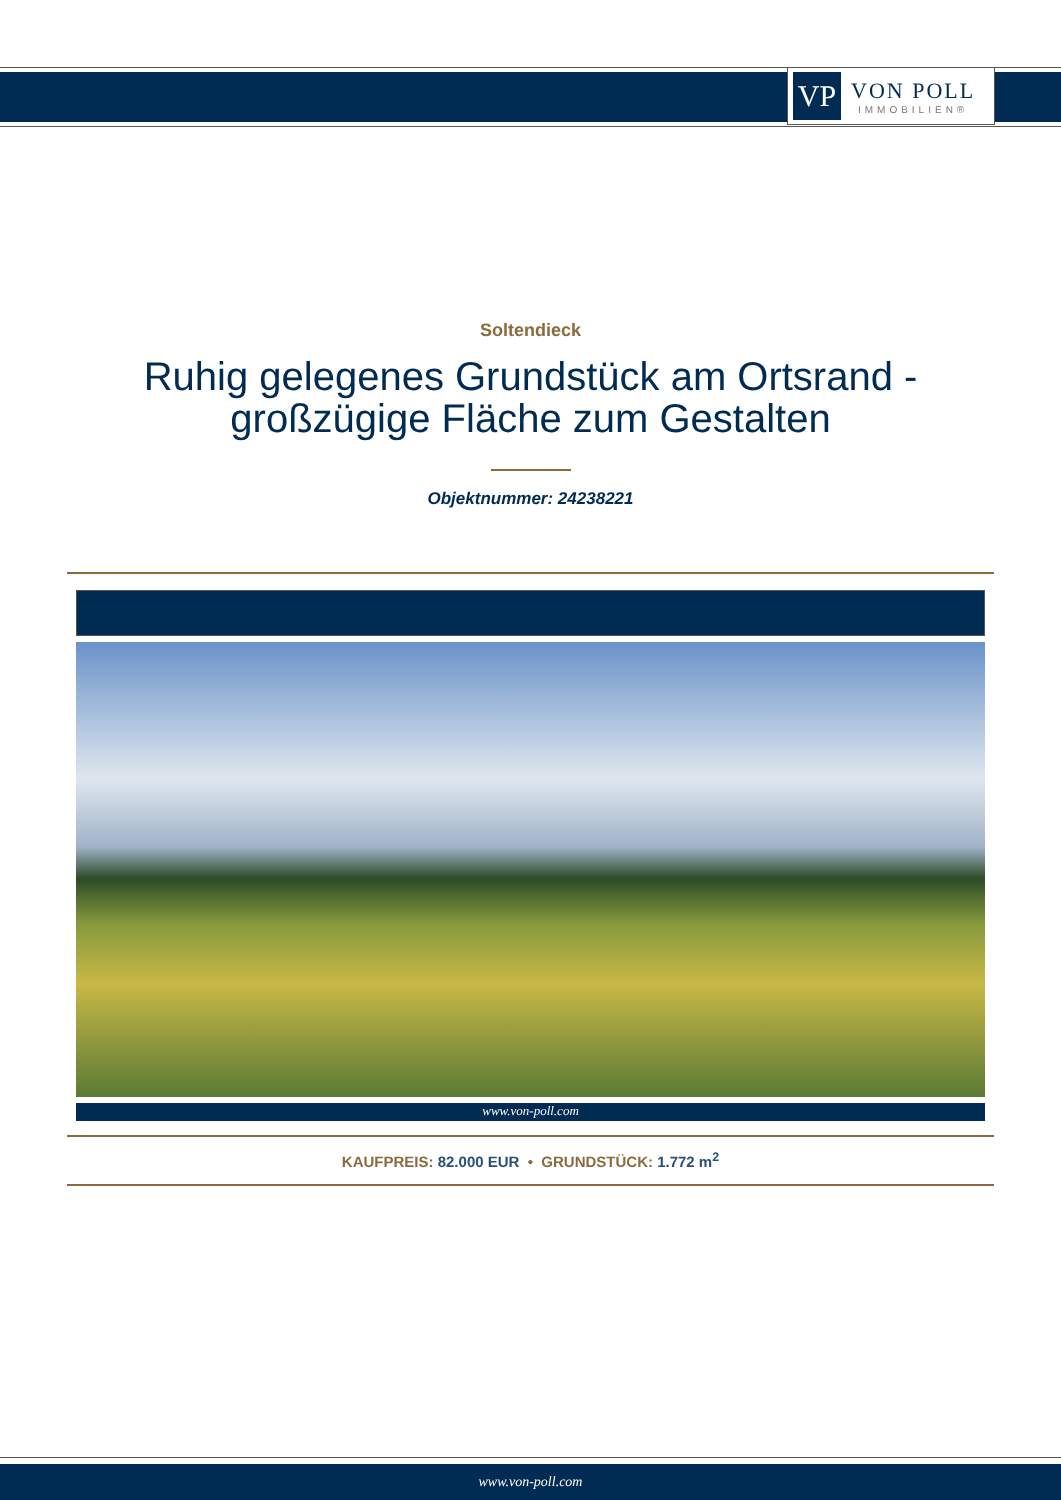VP
VON POLL
IMMOBILIEN®
Soltendieck
Ruhig gelegenes Grundstück am Ortsrand -
großzügige Fläche zum Gestalten
Objektnummer: 24238221
www.von-poll.com
KAUFPREIS: 82.000 EUR • GRUNDSTÜCK: 1.772 m<sup>2</sup>
www.von-poll.com